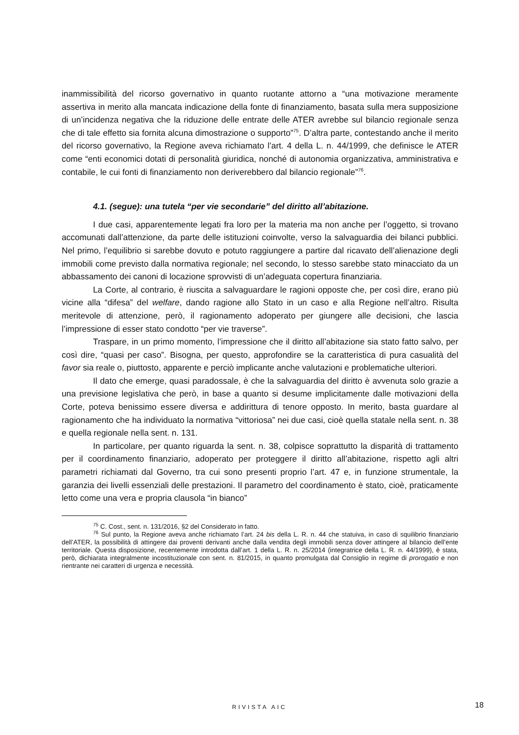inammissibilità del ricorso governativo in quanto ruotante attorno a “una motivazione meramente assertiva in merito alla mancata indicazione della fonte di finanziamento, basata sulla mera supposizione di un’incidenza negativa che la riduzione delle entrate delle ATER avrebbe sul bilancio regionale senza che di tale effetto sia fornita alcuna dimostrazione o supporto”<sup>75</sup>. D’altra parte, contestando anche il merito del ricorso governativo, la Regione aveva richiamato l’art. 4 della L. n. 44/1999, che definisce le ATER come “enti economici dotati di personalità giuridica, nonché di autonomia organizzativa, amministrativa e contabile, le cui fonti di finanziamento non deriverebbero dal bilancio regionale”<sup>76</sup>.
4.1. (segue): una tutela “per vie secondarie” del diritto all’abitazione.
I due casi, apparentemente legati fra loro per la materia ma non anche per l’oggetto, si trovano accomunati dall’attenzione, da parte delle istituzioni coinvolte, verso la salvaguardia dei bilanci pubblici. Nel primo, l’equilibrio si sarebbe dovuto e potuto raggiungere a partire dal ricavato dell’alienazione degli immobili come previsto dalla normativa regionale; nel secondo, lo stesso sarebbe stato minacciato da un abbassamento dei canoni di locazione sprovvisti di un’adeguata copertura finanziaria.
La Corte, al contrario, è riuscita a salvaguardare le ragioni opposte che, per così dire, erano più vicine alla “difesa” del welfare, dando ragione allo Stato in un caso e alla Regione nell’altro. Risulta meritevole di attenzione, però, il ragionamento adoperato per giungere alle decisioni, che lascia l’impressione di esser stato condotto “per vie traverse”.
Traspare, in un primo momento, l’impressione che il diritto all’abitazione sia stato fatto salvo, per così dire, “quasi per caso”. Bisogna, per questo, approfondire se la caratteristica di pura casualità del favor sia reale o, piuttosto, apparente e perciò implicante anche valutazioni e problematiche ulteriori.
Il dato che emerge, quasi paradossale, è che la salvaguardia del diritto è avvenuta solo grazie a una previsione legislativa che però, in base a quanto si desume implicitamente dalle motivazioni della Corte, poteva benissimo essere diversa e addirittura di tenore opposto. In merito, basta guardare al ragionamento che ha individuato la normativa “vittoriosa” nei due casi, cioè quella statale nella sent. n. 38 e quella regionale nella sent. n. 131.
In particolare, per quanto riguarda la sent. n. 38, colpisce soprattutto la disparità di trattamento per il coordinamento finanziario, adoperato per proteggere il diritto all’abitazione, rispetto agli altri parametri richiamati dal Governo, tra cui sono presenti proprio l’art. 47 e, in funzione strumentale, la garanzia dei livelli essenziali delle prestazioni. Il parametro del coordinamento è stato, cioè, praticamente letto come una vera e propria clausola “in bianco”
<sup>75</sup> C. Cost., sent. n. 131/2016, §2 del Considerato in fatto.
<sup>76</sup> Sul punto, la Regione aveva anche richiamato l’art. 24 bis della L. R. n. 44 che statuiva, in caso di squilibrio finanziario dell’ATER, la possibilità di attingere dai proventi derivanti anche dalla vendita degli immobili senza dover attingere al bilancio dell’ente territoriale. Questa disposizione, recentemente introdotta dall’art. 1 della L. R. n. 25/2014 (integratrice della L. R. n. 44/1999), è stata, però, dichiarata integralmente incostituzionale con sent. n. 81/2015, in quanto promulgata dal Consiglio in regime di prorogatio e non rientrante nei caratteri di urgenza e necessità.
RIVISTA AIC 18